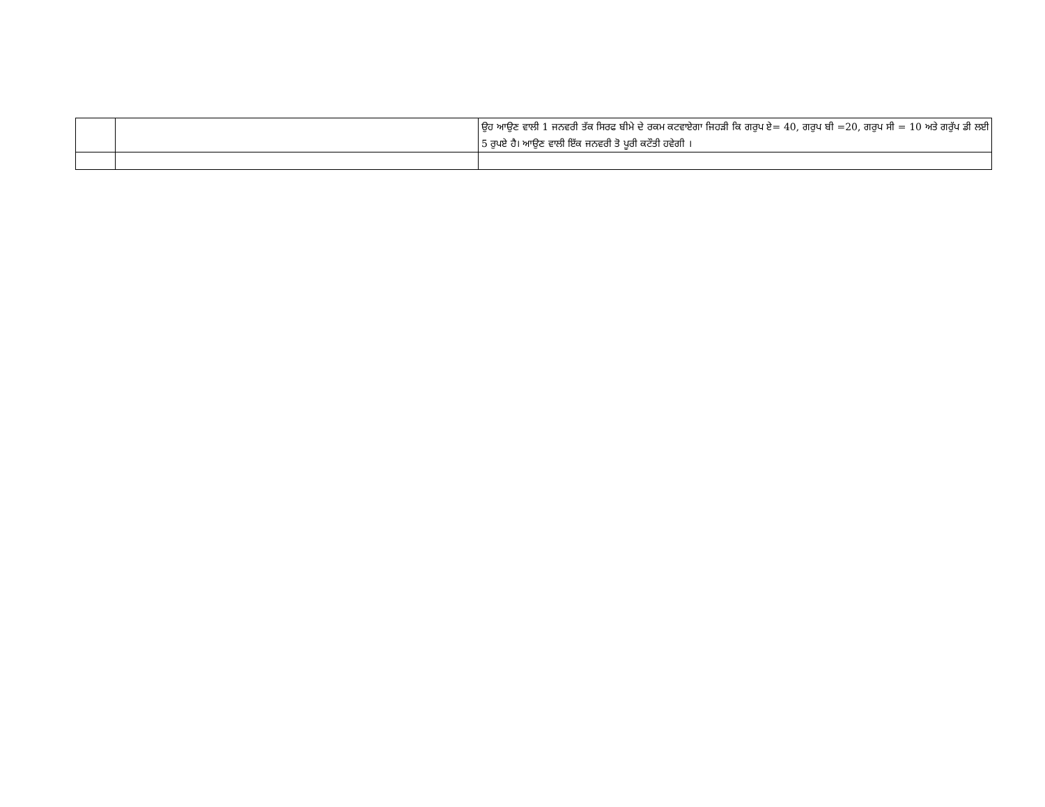| | | ਉਹ ਆਉਣ ਵਾਲੀ 1 ਜਨਵਰੀ ਤੱਕ ਸਿਰਫ ਬੀਮੇ ਦੇ ਰਕਮ ਕਟਵਾਏਗਾ ਜਿਹੜੀ ਕਿ ਗਰੁਪ ਏ= 40, ਗਰੁਪ ਬੀ =20, ਗਰੁਪ ਸੀ = 10 ਅਤੇ ਗਰੁੱਪ ਡੀ ਲਈ 5 ਰੁਪਏ ਹੈ। ਆਉਣ ਵਾਲੀ ਇੱਕ ਜਨਵਰੀ ਤੋ ਪੂਰੀ ਕਟੌਤੀ ਹਵੇਗੀ । |